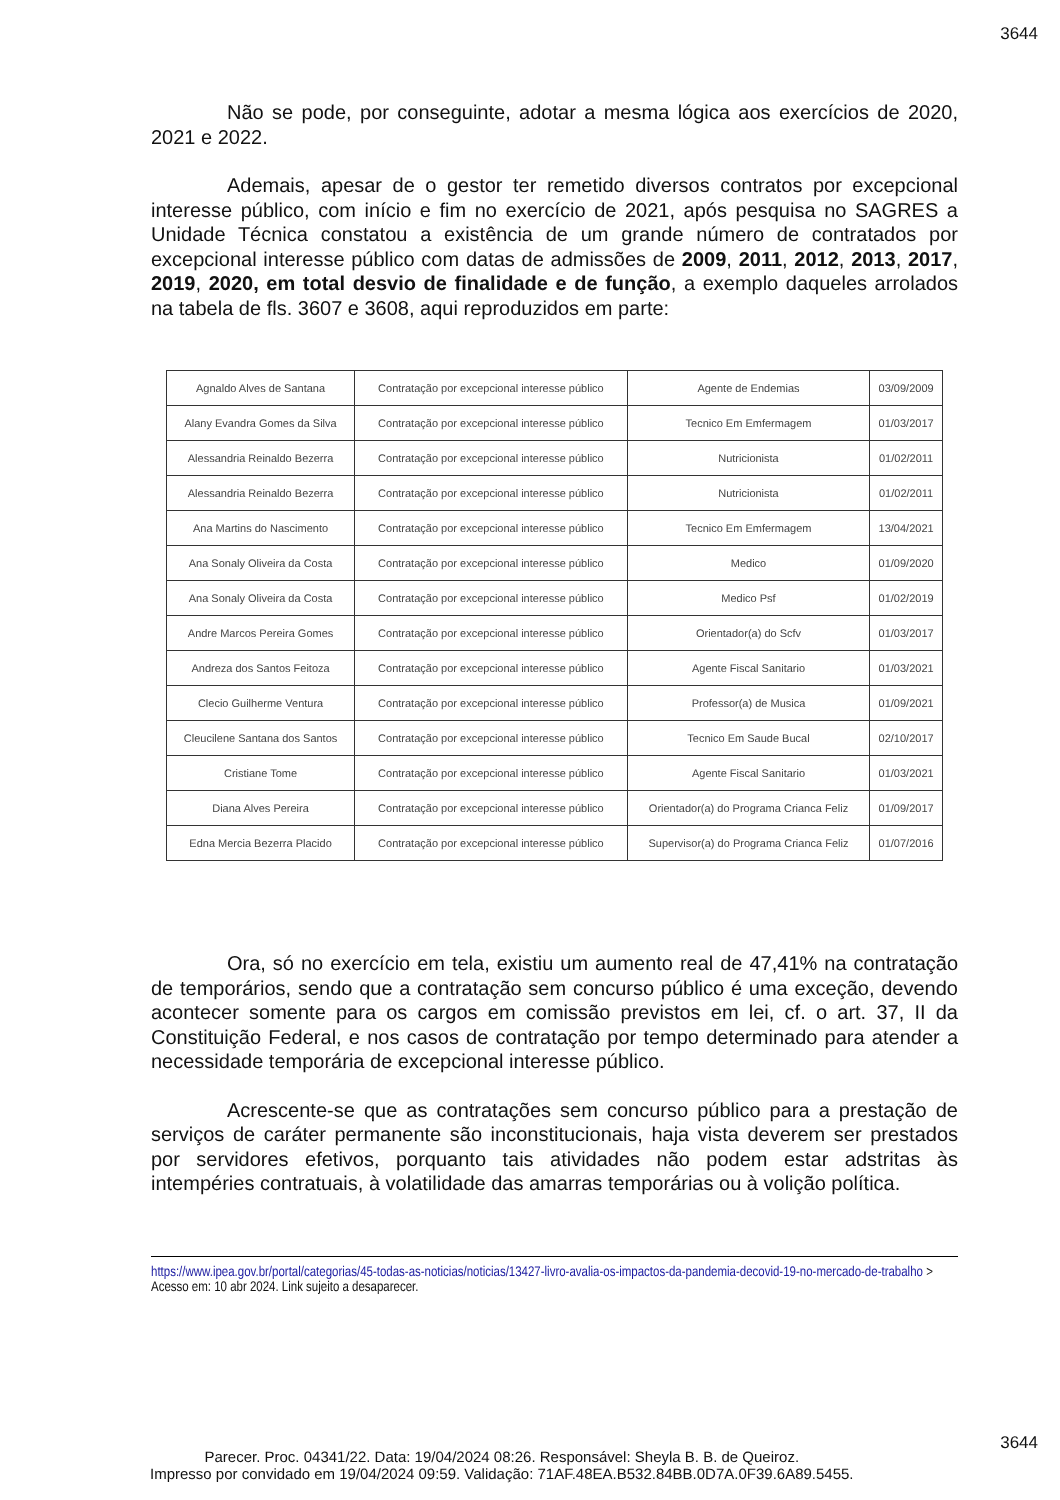3644
Não se pode, por conseguinte, adotar a mesma lógica aos exercícios de 2020, 2021 e 2022.
Ademais, apesar de o gestor ter remetido diversos contratos por excepcional interesse público, com início e fim no exercício de 2021, após pesquisa no SAGRES a Unidade Técnica constatou a existência de um grande número de contratados por excepcional interesse público com datas de admissões de 2009, 2011, 2012, 2013, 2017, 2019, 2020, em total desvio de finalidade e de função, a exemplo daqueles arrolados na tabela de fls. 3607 e 3608, aqui reproduzidos em parte:
| Agnaldo Alves de Santana | Contratação por excepcional interesse público | Agente de Endemias | 03/09/2009 |
| Alany Evandra Gomes da Silva | Contratação por excepcional interesse público | Tecnico Em Emfermagem | 01/03/2017 |
| Alessandria Reinaldo Bezerra | Contratação por excepcional interesse público | Nutricionista | 01/02/2011 |
| Alessandria Reinaldo Bezerra | Contratação por excepcional interesse público | Nutricionista | 01/02/2011 |
| Ana Martins do Nascimento | Contratação por excepcional interesse público | Tecnico Em Emfermagem | 13/04/2021 |
| Ana Sonaly Oliveira da Costa | Contratação por excepcional interesse público | Medico | 01/09/2020 |
| Ana Sonaly Oliveira da Costa | Contratação por excepcional interesse público | Medico Psf | 01/02/2019 |
| Andre Marcos Pereira Gomes | Contratação por excepcional interesse público | Orientador(a) do Scfv | 01/03/2017 |
| Andreza dos Santos Feitoza | Contratação por excepcional interesse público | Agente Fiscal Sanitario | 01/03/2021 |
| Clecio Guilherme Ventura | Contratação por excepcional interesse público | Professor(a) de Musica | 01/09/2021 |
| Cleucilene Santana dos Santos | Contratação por excepcional interesse público | Tecnico Em Saude Bucal | 02/10/2017 |
| Cristiane Tome | Contratação por excepcional interesse público | Agente Fiscal Sanitario | 01/03/2021 |
| Diana Alves Pereira | Contratação por excepcional interesse público | Orientador(a) do Programa Crianca Feliz | 01/09/2017 |
| Edna Mercia Bezerra Placido | Contratação por excepcional interesse público | Supervisor(a) do Programa Crianca Feliz | 01/07/2016 |
Ora, só no exercício em tela, existiu um aumento real de 47,41% na contratação de temporários, sendo que a contratação sem concurso público é uma exceção, devendo acontecer somente para os cargos em comissão previstos em lei, cf. o art. 37, II da Constituição Federal, e nos casos de contratação por tempo determinado para atender a necessidade temporária de excepcional interesse público.
Acrescente-se que as contratações sem concurso público para a prestação de serviços de caráter permanente são inconstitucionais, haja vista deverem ser prestados por servidores efetivos, porquanto tais atividades não podem estar adstritas às intempéries contratuais, à volatilidade das amarras temporárias ou à volição política.
https://www.ipea.gov.br/portal/categorias/45-todas-as-noticias/noticias/13427-livro-avalia-os-impactos-da-pandemia-decovid-19-no-mercado-de-trabalho > Acesso em: 10 abr 2024. Link sujeito a desaparecer.
3644
Parecer. Proc. 04341/22. Data: 19/04/2024 08:26. Responsável: Sheyla B. B. de Queiroz.
Impresso por convidado em 19/04/2024 09:59. Validação: 71AF.48EA.B532.84BB.0D7A.0F39.6A89.5455.